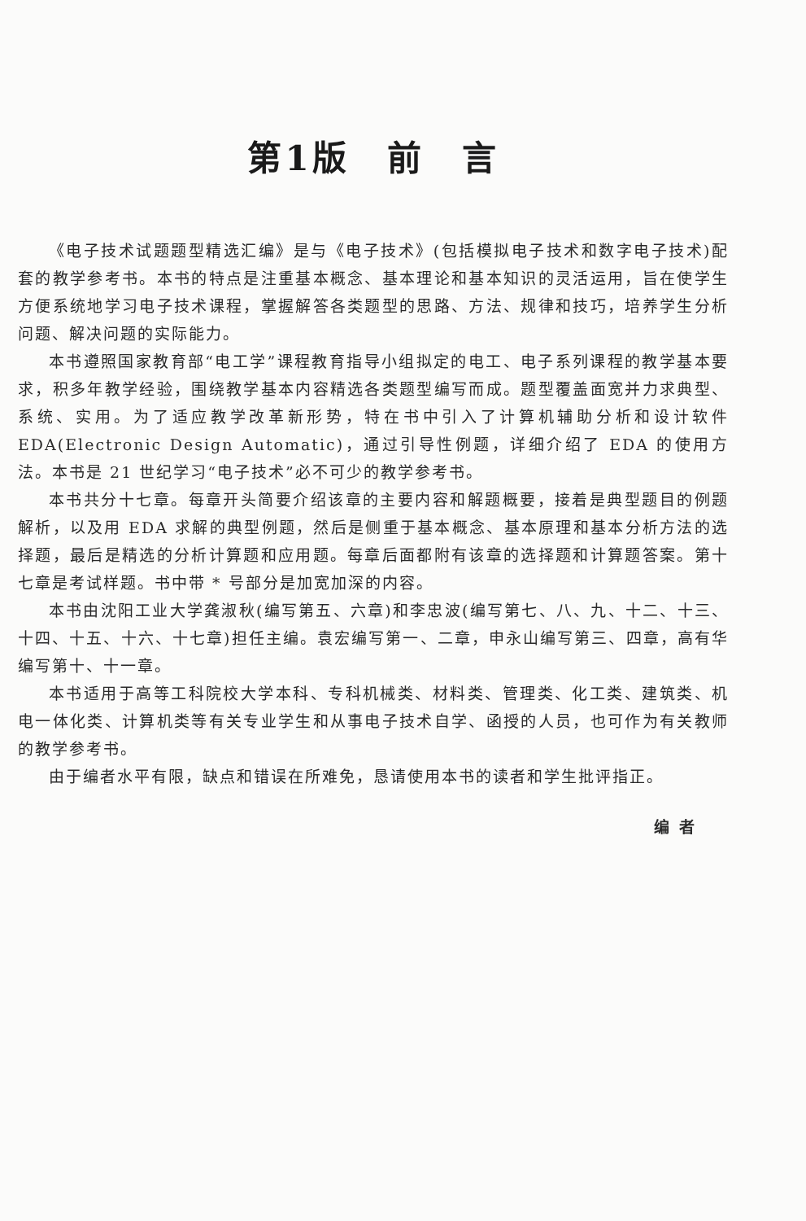第1版　前　言
《电子技术试题题型精选汇编》是与《电子技术》(包括模拟电子技术和数字电子技术)配套的教学参考书。本书的特点是注重基本概念、基本理论和基本知识的灵活运用，旨在使学生方便系统地学习电子技术课程，掌握解答各类题型的思路、方法、规律和技巧，培养学生分析问题、解决问题的实际能力。
本书遵照国家教育部“电工学”课程教育指导小组拟定的电工、电子系列课程的教学基本要求，积多年教学经验，围绕教学基本内容精选各类题型编写而成。题型覆盖面宽并力求典型、系统、实用。为了适应教学改革新形势，特在书中引入了计算机辅助分析和设计软件 EDA(Electronic Design Automatic)，通过引导性例题，详细介绍了 EDA 的使用方法。本书是 21 世纪学习“电子技术”必不可少的教学参考书。
本书共分十七章。每章开头简要介绍该章的主要内容和解题概要，接着是典型题目的例题解析，以及用 EDA 求解的典型例题，然后是侧重于基本概念、基本原理和基本分析方法的选择题，最后是精选的分析计算题和应用题。每章后面都附有该章的选择题和计算题答案。第十七章是考试样题。书中带 * 号部分是加宽加深的内容。
本书由沈阳工业大学龚淑秋(编写第五、六章)和李忠波(编写第七、八、九、十二、十三、十四、十五、十六、十七章)担任主编。袁宏编写第一、二章，申永山编写第三、四章，高有华编写第十、十一章。
本书适用于高等工科院校大学本科、专科机械类、材料类、管理类、化工类、建筑类、机电一体化类、计算机类等有关专业学生和从事电子技术自学、函授的人员，也可作为有关教师的教学参考书。
由于编者水平有限，缺点和错误在所难免，恳请使用本书的读者和学生批评指正。
编者